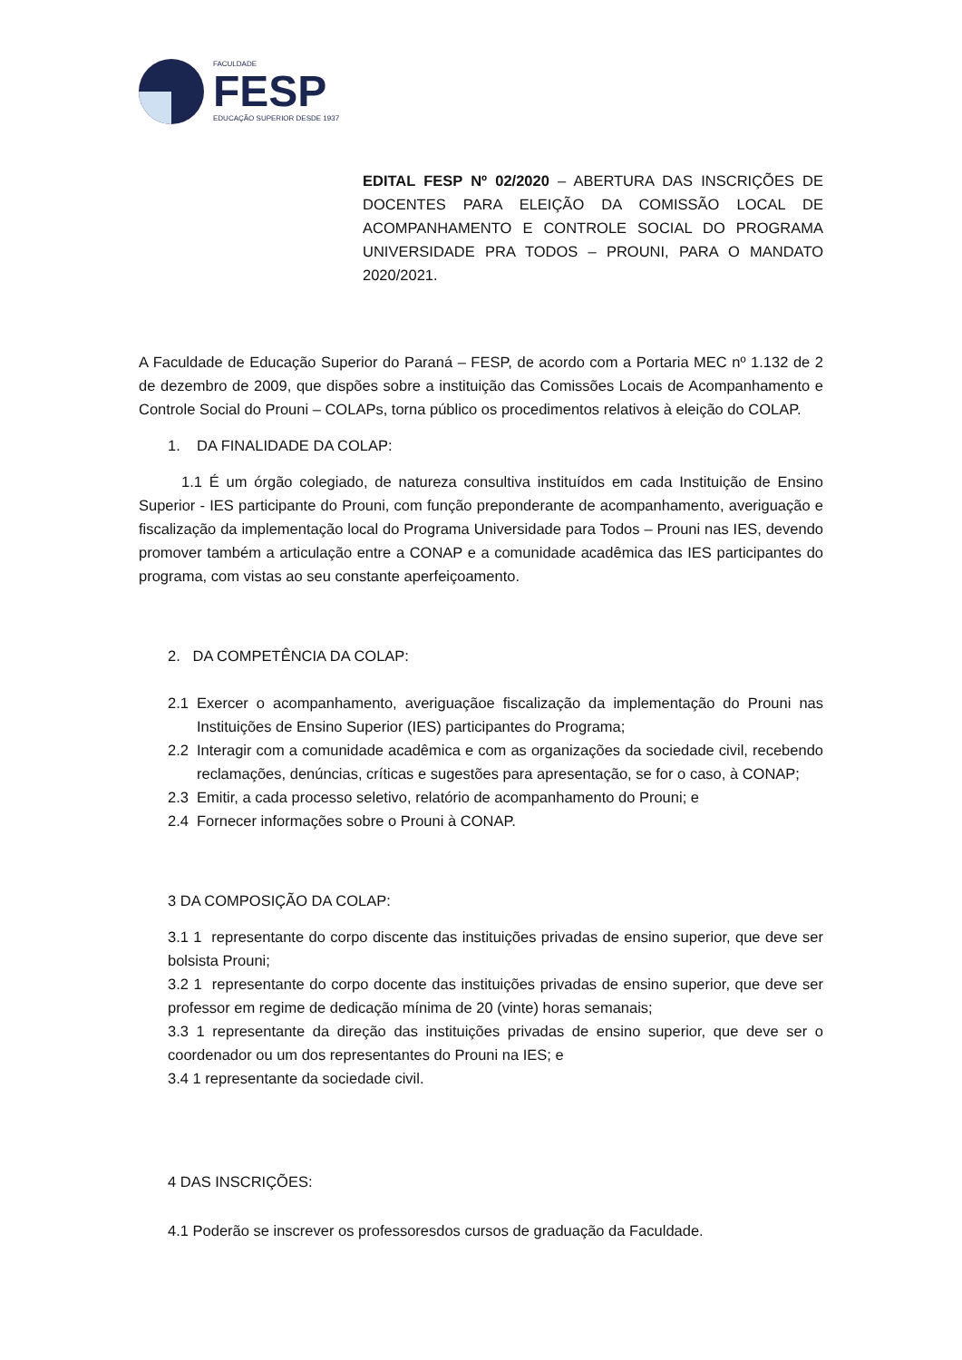FACULDADE
FESP
EDUCAÇÃO SUPERIOR DESDE 1937
EDITAL FESP Nº 02/2020 – ABERTURA DAS INSCRIÇÕES DE DOCENTES PARA ELEIÇÃO DA COMISSÃO LOCAL DE ACOMPANHAMENTO E CONTROLE SOCIAL DO PROGRAMA UNIVERSIDADE PRA TODOS – PROUNI, PARA O MANDATO 2020/2021.
A Faculdade de Educação Superior do Paraná – FESP, de acordo com a Portaria MEC nº 1.132 de 2 de dezembro de 2009, que dispões sobre a instituição das Comissões Locais de Acompanhamento e Controle Social do Prouni – COLAPs, torna público os procedimentos relativos à eleição do COLAP.
1. DA FINALIDADE DA COLAP:
1.1 É um órgão colegiado, de natureza consultiva instituídos em cada Instituição de Ensino Superior - IES participante do Prouni, com função preponderante de acompanhamento, averiguação e fiscalização da implementação local do Programa Universidade para Todos – Prouni nas IES, devendo promover também a articulação entre a CONAP e a comunidade acadêmica das IES participantes do programa, com vistas ao seu constante aperfeiçoamento.
2. DA COMPETÊNCIA DA COLAP:
2.1 Exercer o acompanhamento, averiguaçãoe fiscalização da implementação do Prouni nas Instituições de Ensino Superior (IES) participantes do Programa;
2.2 Interagir com a comunidade acadêmica e com as organizações da sociedade civil, recebendo reclamações, denúncias, críticas e sugestões para apresentação, se for o caso, à CONAP;
2.3 Emitir, a cada processo seletivo, relatório de acompanhamento do Prouni; e
2.4 Fornecer informações sobre o Prouni à CONAP.
3 DA COMPOSIÇÃO DA COLAP:
3.1 1 representante do corpo discente das instituições privadas de ensino superior, que deve ser bolsista Prouni;
3.2 1 representante do corpo docente das instituições privadas de ensino superior, que deve ser professor em regime de dedicação mínima de 20 (vinte) horas semanais;
3.3 1 representante da direção das instituições privadas de ensino superior, que deve ser o coordenador ou um dos representantes do Prouni na IES; e
3.4 1 representante da sociedade civil.
4 DAS INSCRIÇÕES:
4.1 Poderão se inscrever os professoresdos cursos de graduação da Faculdade.